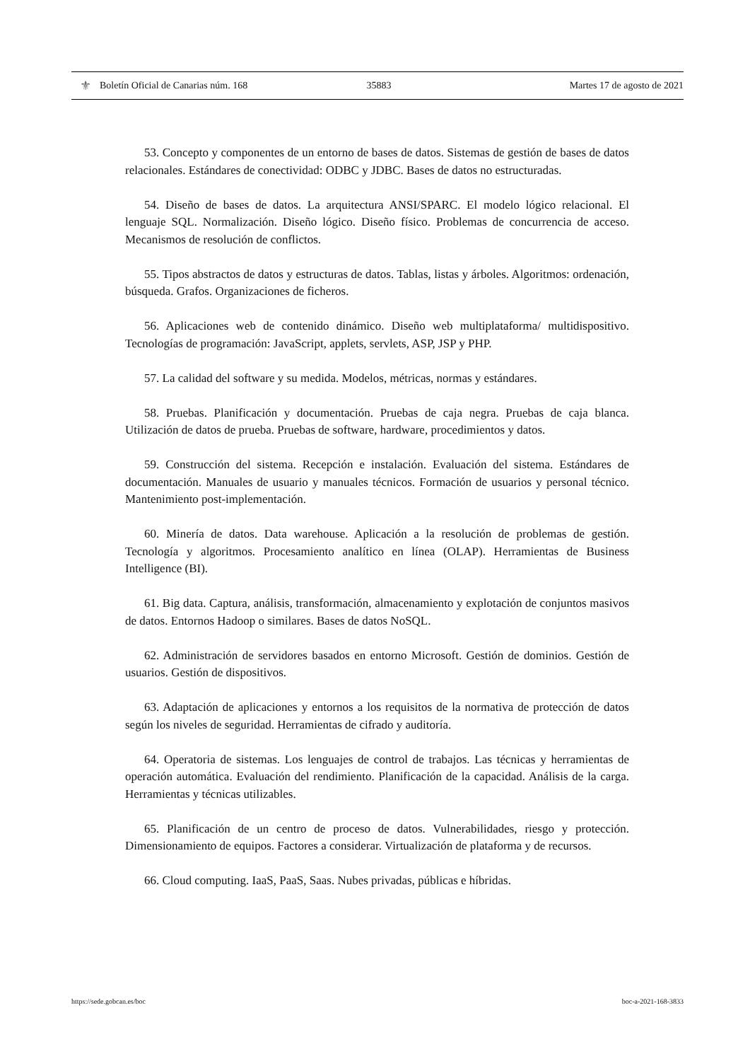⚜ Boletín Oficial de Canarias núm. 168 35883 Martes 17 de agosto de 2021
53. Concepto y componentes de un entorno de bases de datos. Sistemas de gestión de bases de datos relacionales. Estándares de conectividad: ODBC y JDBC. Bases de datos no estructuradas.
54. Diseño de bases de datos. La arquitectura ANSI/SPARC. El modelo lógico relacional. El lenguaje SQL. Normalización. Diseño lógico. Diseño físico. Problemas de concurrencia de acceso. Mecanismos de resolución de conflictos.
55. Tipos abstractos de datos y estructuras de datos. Tablas, listas y árboles. Algoritmos: ordenación, búsqueda. Grafos. Organizaciones de ficheros.
56. Aplicaciones web de contenido dinámico. Diseño web multiplataforma/ multidispositivo. Tecnologías de programación: JavaScript, applets, servlets, ASP, JSP y PHP.
57. La calidad del software y su medida. Modelos, métricas, normas y estándares.
58. Pruebas. Planificación y documentación. Pruebas de caja negra. Pruebas de caja blanca. Utilización de datos de prueba. Pruebas de software, hardware, procedimientos y datos.
59. Construcción del sistema. Recepción e instalación. Evaluación del sistema. Estándares de documentación. Manuales de usuario y manuales técnicos. Formación de usuarios y personal técnico. Mantenimiento post-implementación.
60. Minería de datos. Data warehouse. Aplicación a la resolución de problemas de gestión. Tecnología y algoritmos. Procesamiento analítico en línea (OLAP). Herramientas de Business Intelligence (BI).
61. Big data. Captura, análisis, transformación, almacenamiento y explotación de conjuntos masivos de datos. Entornos Hadoop o similares. Bases de datos NoSQL.
62. Administración de servidores basados en entorno Microsoft. Gestión de dominios. Gestión de usuarios. Gestión de dispositivos.
63. Adaptación de aplicaciones y entornos a los requisitos de la normativa de protección de datos según los niveles de seguridad. Herramientas de cifrado y auditoría.
64. Operatoria de sistemas. Los lenguajes de control de trabajos. Las técnicas y herramientas de operación automática. Evaluación del rendimiento. Planificación de la capacidad. Análisis de la carga. Herramientas y técnicas utilizables.
65. Planificación de un centro de proceso de datos. Vulnerabilidades, riesgo y protección. Dimensionamiento de equipos. Factores a considerar. Virtualización de plataforma y de recursos.
66. Cloud computing. IaaS, PaaS, Saas. Nubes privadas, públicas e híbridas.
https://sede.gobcan.es/boc boc-a-2021-168-3833